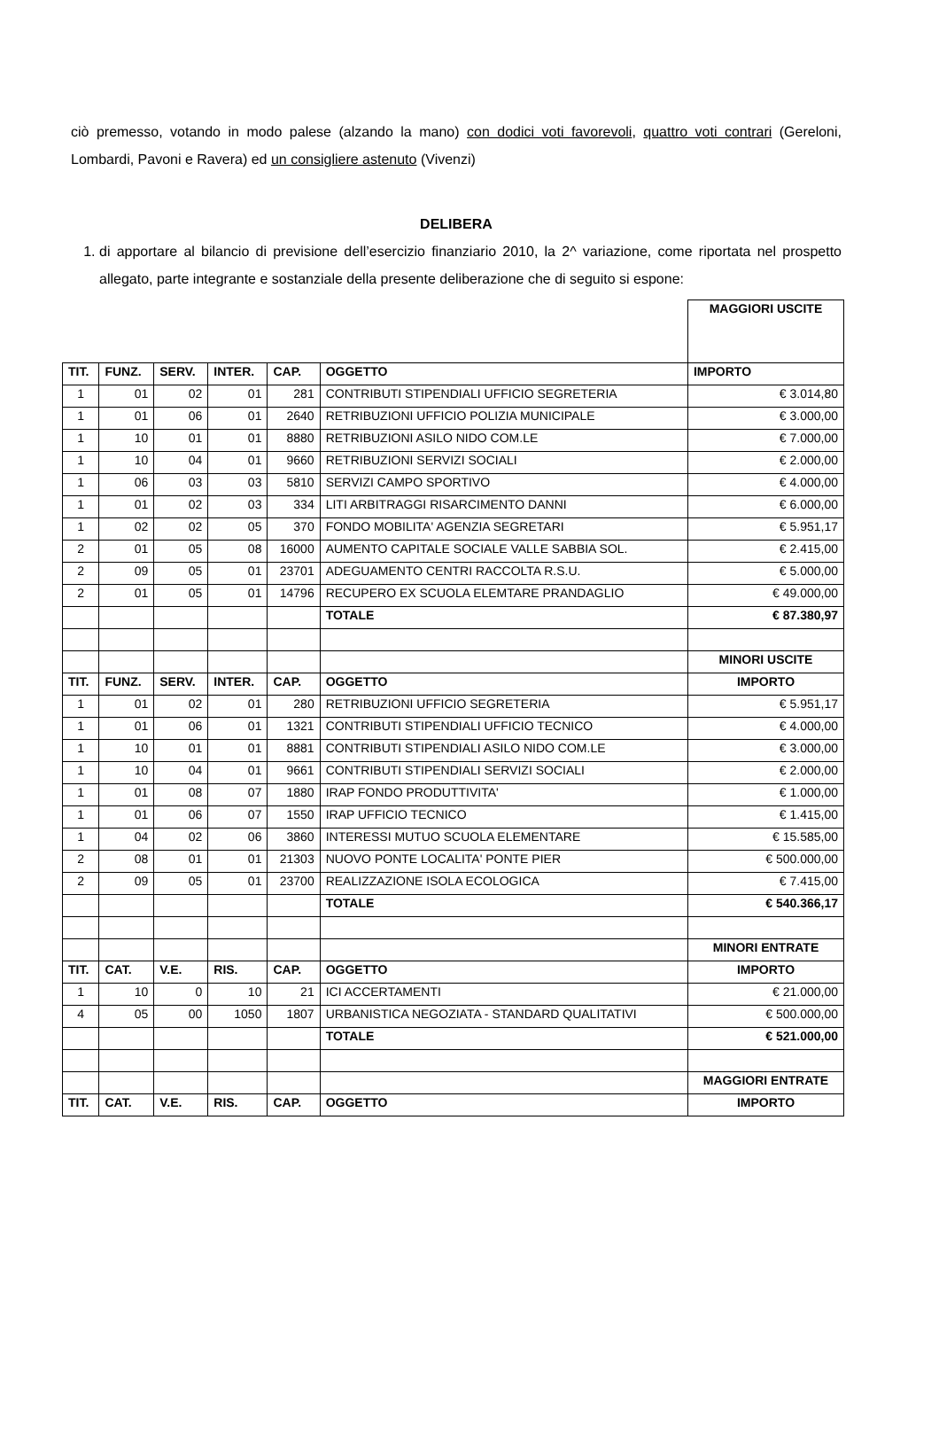ciò premesso, votando in modo palese (alzando la mano) con dodici voti favorevoli, quattro voti contrari (Gereloni, Lombardi, Pavoni e Ravera) ed un consigliere astenuto (Vivenzi)
DELIBERA
1. di apportare al bilancio di previsione dell’esercizio finanziario 2010, la 2^ variazione, come riportata nel prospetto allegato, parte integrante e sostanziale della presente deliberazione che di seguito si espone:
| | | | | | | MAGGIORI USCITE |
| TIT. | FUNZ. | SERV. | INTER. | CAP. | OGGETTO | IMPORTO |
| 1 | 01 | 02 | 01 | 281 | CONTRIBUTI STIPENDIALI UFFICIO SEGRETERIA | € 3.014,80 |
| 1 | 01 | 06 | 01 | 2640 | RETRIBUZIONI UFFICIO POLIZIA MUNICIPALE | € 3.000,00 |
| 1 | 10 | 01 | 01 | 8880 | RETRIBUZIONI ASILO NIDO COM.LE | € 7.000,00 |
| 1 | 10 | 04 | 01 | 9660 | RETRIBUZIONI SERVIZI SOCIALI | € 2.000,00 |
| 1 | 06 | 03 | 03 | 5810 | SERVIZI CAMPO SPORTIVO | € 4.000,00 |
| 1 | 01 | 02 | 03 | 334 | LITI ARBITRAGGI RISARCIMENTO DANNI | € 6.000,00 |
| 1 | 02 | 02 | 05 | 370 | FONDO MOBILITA' AGENZIA SEGRETARI | € 5.951,17 |
| 2 | 01 | 05 | 08 | 16000 | AUMENTO CAPITALE SOCIALE VALLE SABBIA SOL. | € 2.415,00 |
| 2 | 09 | 05 | 01 | 23701 | ADEGUAMENTO CENTRI RACCOLTA R.S.U. | € 5.000,00 |
| 2 | 01 | 05 | 01 | 14796 | RECUPERO EX SCUOLA ELEMTARE PRANDAGLIO | € 49.000,00 |
| | | | | | TOTALE | € 87.380,97 |
| | | | | | | MINORI USCITE |
| TIT. | FUNZ. | SERV. | INTER. | CAP. | OGGETTO | IMPORTO |
| 1 | 01 | 02 | 01 | 280 | RETRIBUZIONI UFFICIO SEGRETERIA | € 5.951,17 |
| 1 | 01 | 06 | 01 | 1321 | CONTRIBUTI STIPENDIALI UFFICIO TECNICO | € 4.000,00 |
| 1 | 10 | 01 | 01 | 8881 | CONTRIBUTI STIPENDIALI ASILO NIDO COM.LE | € 3.000,00 |
| 1 | 10 | 04 | 01 | 9661 | CONTRIBUTI STIPENDIALI SERVIZI SOCIALI | € 2.000,00 |
| 1 | 01 | 08 | 07 | 1880 | IRAP FONDO PRODUTTIVITA' | € 1.000,00 |
| 1 | 01 | 06 | 07 | 1550 | IRAP UFFICIO TECNICO | € 1.415,00 |
| 1 | 04 | 02 | 06 | 3860 | INTERESSI MUTUO SCUOLA ELEMENTARE | € 15.585,00 |
| 2 | 08 | 01 | 01 | 21303 | NUOVO PONTE LOCALITA' PONTE PIER | € 500.000,00 |
| 2 | 09 | 05 | 01 | 23700 | REALIZZAZIONE ISOLA ECOLOGICA | € 7.415,00 |
| | | | | | TOTALE | € 540.366,17 |
| | | | | | | MINORI ENTRATE |
| TIT. | CAT. | V.E. | RIS. | CAP. | OGGETTO | IMPORTO |
| 1 | 10 | 0 | 10 | 21 | ICI ACCERTAMENTI | € 21.000,00 |
| 4 | 05 | 00 | 1050 | 1807 | URBANISTICA NEGOZIATA - STANDARD QUALITATIVI | € 500.000,00 |
| | | | | | TOTALE | € 521.000,00 |
| | | | | | | MAGGIORI ENTRATE |
| TIT. | CAT. | V.E. | RIS. | CAP. | OGGETTO | IMPORTO |